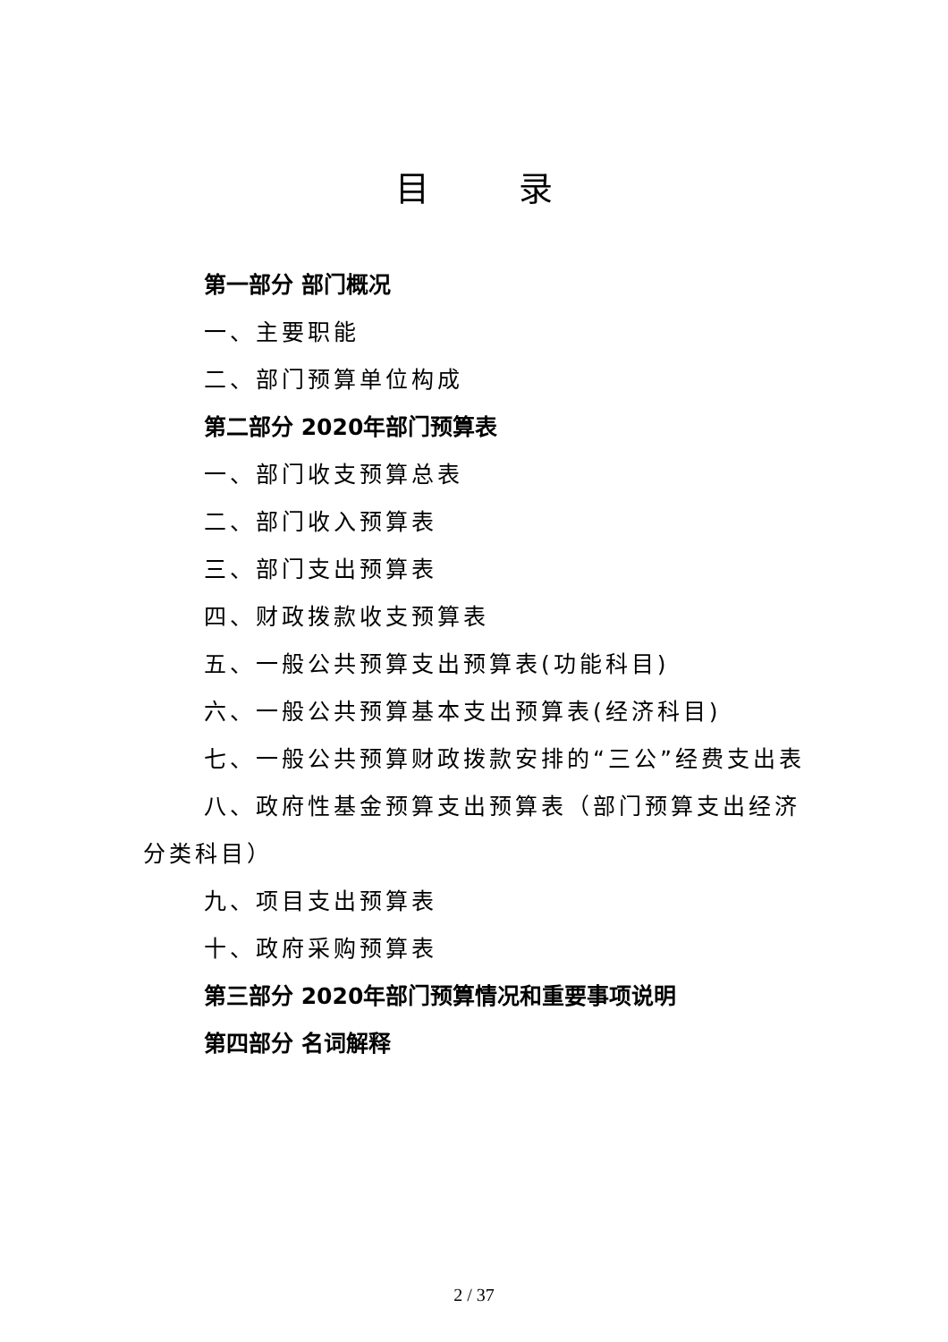目录
第一部分 部门概况
一、主要职能
二、部门预算单位构成
第二部分 2020年部门预算表
一、部门收支预算总表
二、部门收入预算表
三、部门支出预算表
四、财政拨款收支预算表
五、一般公共预算支出预算表(功能科目)
六、一般公共预算基本支出预算表(经济科目)
七、一般公共预算财政拨款安排的“三公”经费支出表
八、政府性基金预算支出预算表（部门预算支出经济分类科目）
九、项目支出预算表
十、政府采购预算表
第三部分 2020年部门预算情况和重要事项说明
第四部分 名词解释
2 / 37